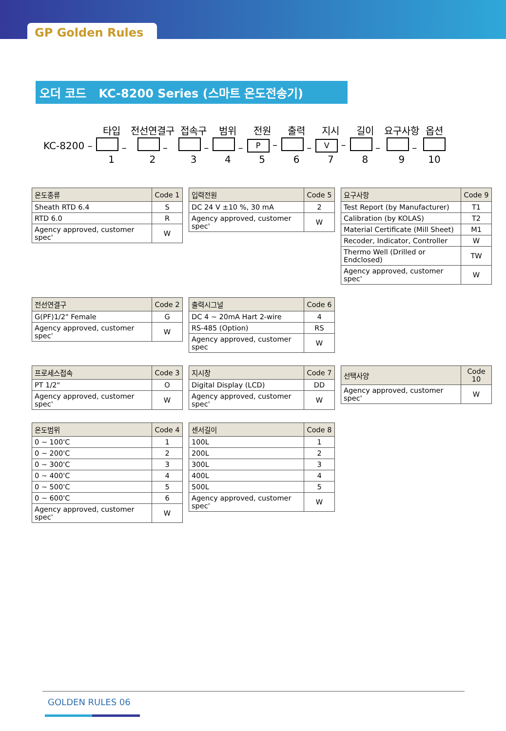GP Golden Rules
오더 코드 KC-8200 Series (스마트 온도전송기)
| | 타입 | 전선연결구 | 접속구 | 범위 | 전원 | 출력 | 지시 | 길이 | 요구사항 | 옵션 |
| KC-8200 – | – | – | – | – | P – | – | V – | – | – | |
| | 1 | 2 | 3 | 4 | 5 | 6 | 7 | 8 | 9 | 10 |
| 온도종류 | Code 1 |
| --- | --- |
| Sheath RTD 6.4 | S |
| RTD 6.0 | R |
| Agency approved, customer spec' | W |
| 입력전원 | Code 5 |
| --- | --- |
| DC 24 V ±10 %, 30 mA | 2 |
| Agency approved, customer spec' | W |
| 요구사항 | Code 9 |
| --- | --- |
| Test Report (by Manufacturer) | T1 |
| Calibration (by KOLAS) | T2 |
| Material Certificate (Mill Sheet) | M1 |
| Recoder, Indicator, Controller | W |
| Thermo Well (Drilled or Endclosed) | TW |
| Agency approved, customer spec' | W |
| 전선연결구 | Code 2 |
| --- | --- |
| G(PF)1/2" Female | G |
| Agency approved, customer spec' | W |
| 출력시그널 | Code 6 |
| --- | --- |
| DC 4 ~ 20mA Hart 2-wire | 4 |
| RS-485 (Option) | RS |
| Agency approved, customer spec | W |
| 프로세스접속 | Code 3 |
| --- | --- |
| PT 1/2" | O |
| Agency approved, customer spec' | W |
| 지시창 | Code 7 |
| --- | --- |
| Digital Display (LCD) | DD |
| Agency approved, customer spec' | W |
| 선택사양 | Code 10 |
| --- | --- |
| Agency approved, customer spec' | W |
| 온도범위 | Code 4 |
| --- | --- |
| 0 ~ 100'C | 1 |
| 0 ~ 200'C | 2 |
| 0 ~ 300'C | 3 |
| 0 ~ 400'C | 4 |
| 0 ~ 500'C | 5 |
| 0 ~ 600'C | 6 |
| Agency approved, customer spec' | W |
| 센서길이 | Code 8 |
| --- | --- |
| 100L | 1 |
| 200L | 2 |
| 300L | 3 |
| 400L | 4 |
| 500L | 5 |
| Agency approved, customer spec' | W |
GOLDEN RULES 06